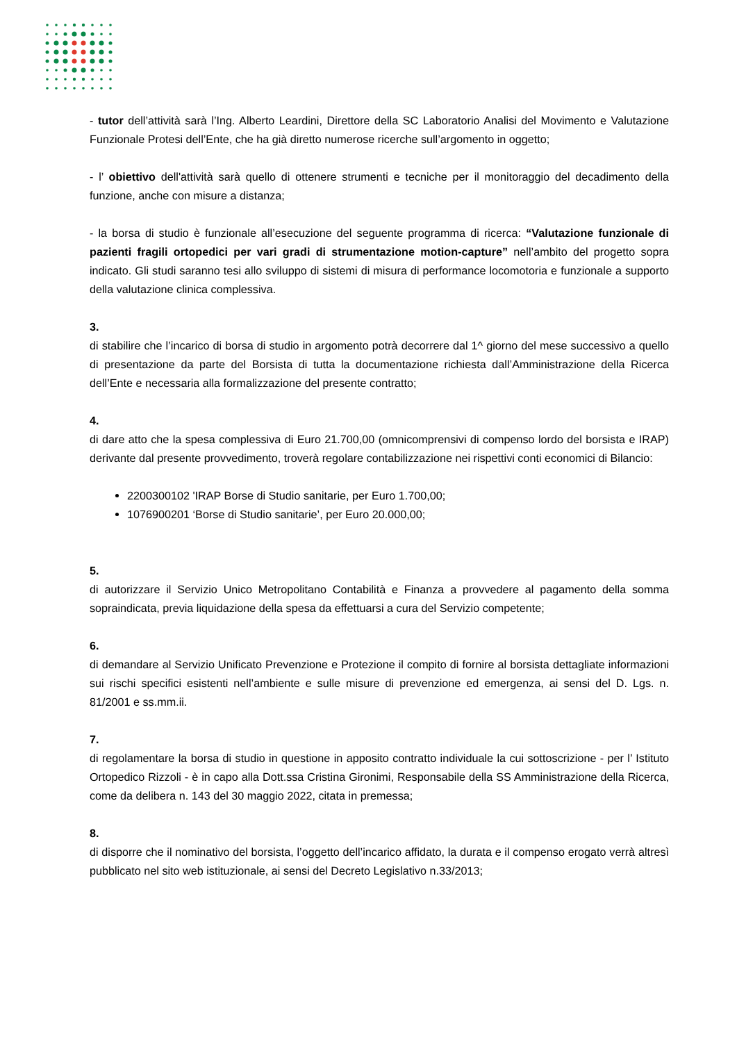- tutor dell’attività sarà l’Ing. Alberto Leardini, Direttore della SC Laboratorio Analisi del Movimento e Valutazione Funzionale Protesi dell’Ente, che ha già diretto numerose ricerche sull’argomento in oggetto;
- l’ obiettivo dell'attività sarà quello di ottenere strumenti e tecniche per il monitoraggio del decadimento della funzione, anche con misure a distanza;
- la borsa di studio è funzionale all’esecuzione del seguente programma di ricerca: “Valutazione funzionale di pazienti fragili ortopedici per vari gradi di strumentazione motion-capture” nell’ambito del progetto sopra indicato. Gli studi saranno tesi allo sviluppo di sistemi di misura di performance locomotoria e funzionale a supporto della valutazione clinica complessiva.
3.
di stabilire che l’incarico di borsa di studio in argomento potrà decorrere dal 1^ giorno del mese successivo a quello di presentazione da parte del Borsista di tutta la documentazione richiesta dall’Amministrazione della Ricerca dell’Ente e necessaria alla formalizzazione del presente contratto;
4.
di dare atto che la spesa complessiva di Euro 21.700,00 (omnicomprensivi di compenso lordo del borsista e IRAP) derivante dal presente provvedimento, troverà regolare contabilizzazione nei rispettivi conti economici di Bilancio:
2200300102 'IRAP Borse di Studio sanitarie, per Euro 1.700,00;
1076900201 ‘Borse di Studio sanitarie’, per Euro 20.000,00;
5.
di autorizzare il Servizio Unico Metropolitano Contabilità e Finanza a provvedere al pagamento della somma sopraindicata, previa liquidazione della spesa da effettuarsi a cura del Servizio competente;
6.
di demandare al Servizio Unificato Prevenzione e Protezione il compito di fornire al borsista dettagliate informazioni sui rischi specifici esistenti nell’ambiente e sulle misure di prevenzione ed emergenza, ai sensi del D. Lgs. n. 81/2001 e ss.mm.ii.
7.
di regolamentare la borsa di studio in questione in apposito contratto individuale la cui sottoscrizione - per l’ Istituto Ortopedico Rizzoli - è in capo alla Dott.ssa Cristina Gironimi, Responsabile della SS Amministrazione della Ricerca, come da delibera n. 143 del 30 maggio 2022, citata in premessa;
8.
di disporre che il nominativo del borsista, l’oggetto dell’incarico affidato, la durata e il compenso erogato verrà altresì pubblicato nel sito web istituzionale, ai sensi del Decreto Legislativo n.33/2013;